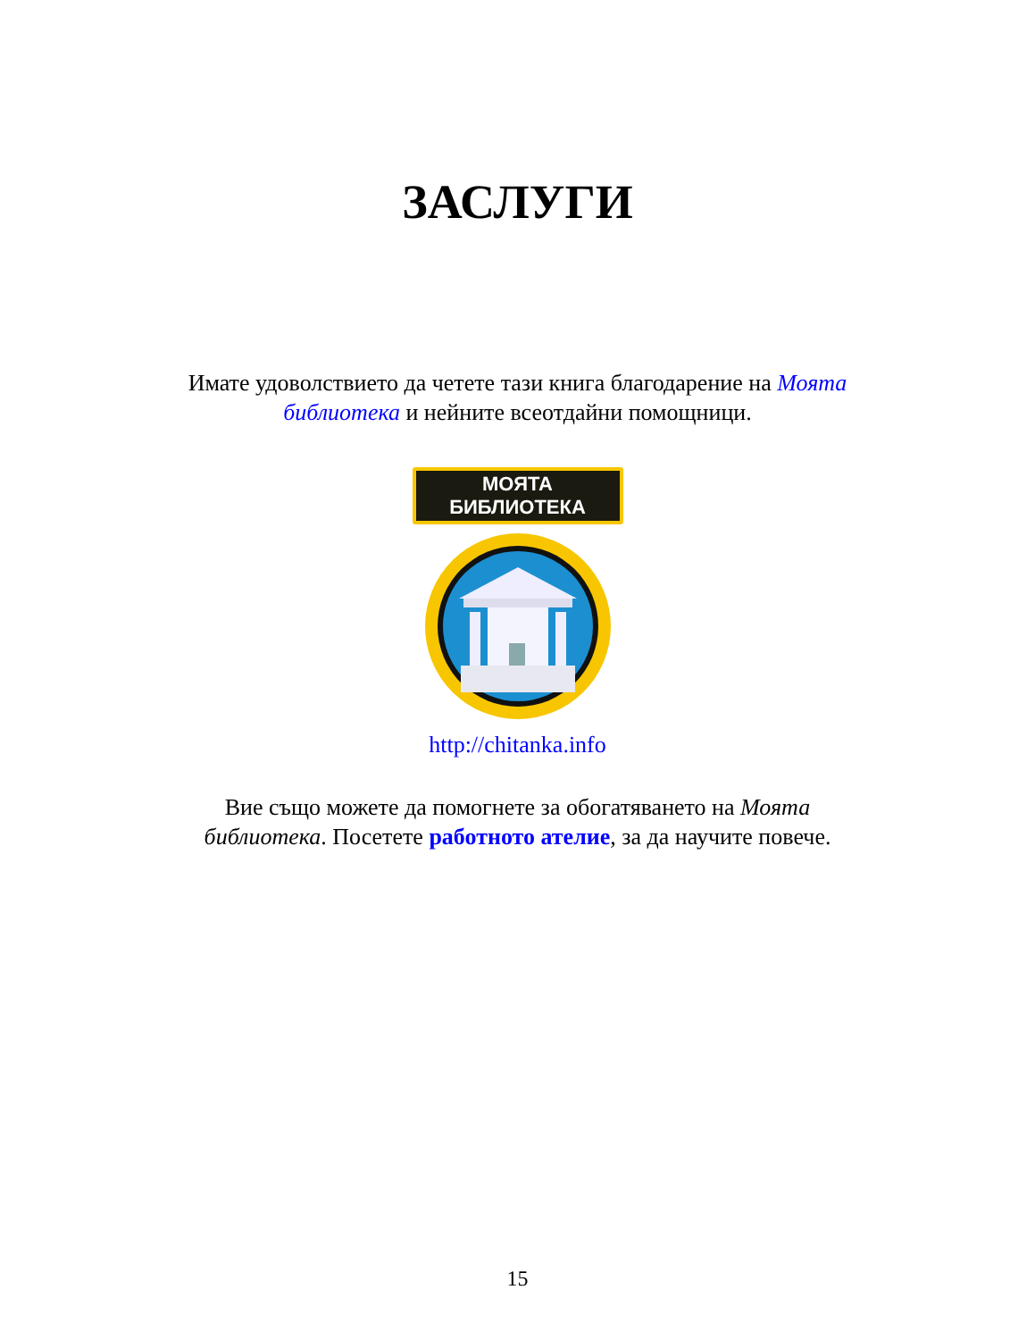ЗАСЛУГИ
Имате удоволствието да четете тази книга благодарение на Моята библиотека и нейните всеотдайни помощници.
МОЯТА БИБЛИОТЕКА
http://chitanka.info
Вие също можете да помогнете за обогатяването на Моята библиотека. Посетете работното ателие, за да научите повече.
15